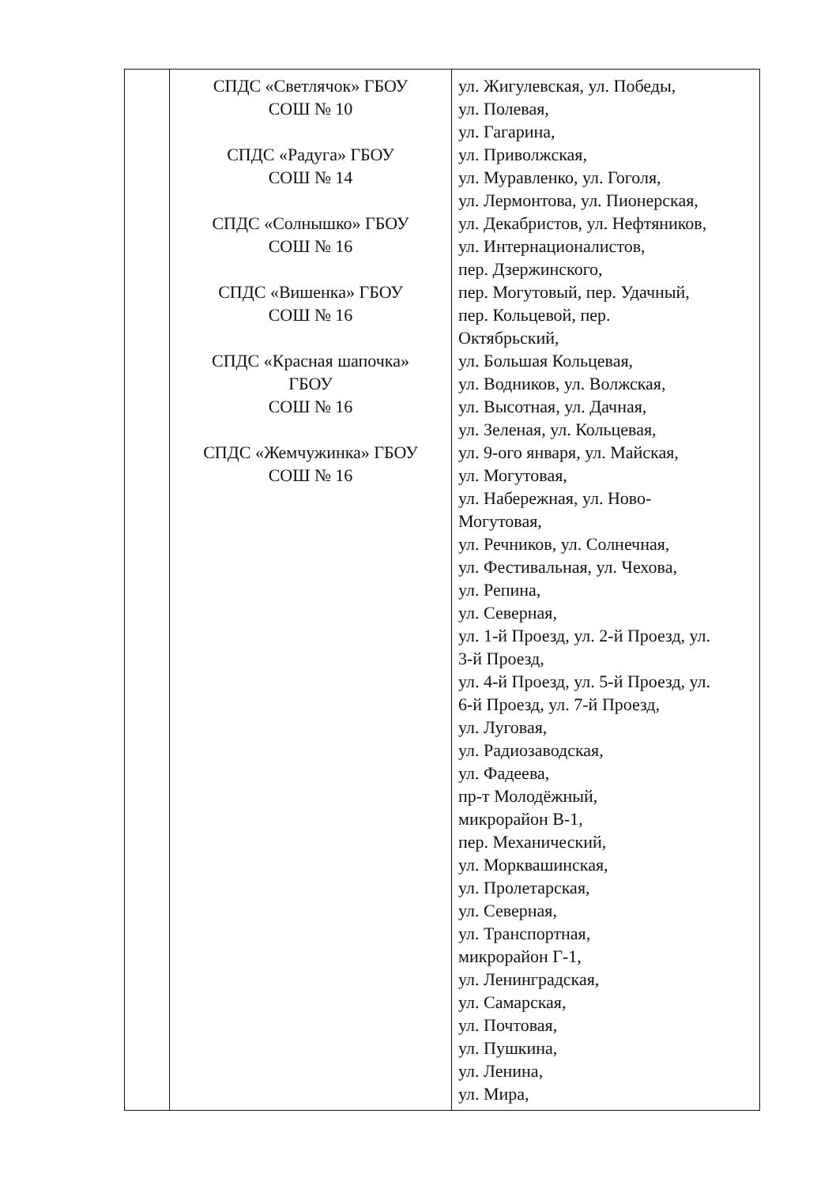| | СПДС «Светлячок» ГБОУ СОШ № 10 СПДС «Радуга» ГБОУ СОШ № 14 СПДС «Солнышко» ГБОУ СОШ № 16 СПДС «Вишенка» ГБОУ СОШ № 16 СПДС «Красная шапочка» ГБОУ СОШ № 16 СПДС «Жемчужинка» ГБОУ СОШ № 16 | ул. Жигулевская, ул. Победы, ул. Полевая, ул. Гагарина, ул. Приволжская, ул. Муравленко, ул. Гоголя, ул. Лермонтова, ул. Пионерская, ул. Декабристов, ул. Нефтяников, ул. Интернационалистов, пер. Дзержинского, пер. Могутовый, пер. Удачный, пер. Кольцевой, пер. Октябрьский, ул. Большая Кольцевая, ул. Водников, ул. Волжская, ул. Высотная, ул. Дачная, ул. Зеленая, ул. Кольцевая, ул. 9-ого января, ул. Майская, ул. Могутовая, ул. Набережная, ул. Ново- Могутовая, ул. Речников, ул. Солнечная, ул. Фестивальная, ул. Чехова, ул. Репина, ул. Северная, ул. 1-й Проезд, ул. 2-й Проезд, ул. 3-й Проезд, ул. 4-й Проезд, ул. 5-й Проезд, ул. 6-й Проезд, ул. 7-й Проезд, ул. Луговая, ул. Радиозаводская, ул. Фадеева, пр-т Молодёжный, микрорайон В-1, пер. Механический, ул. Морквашинская, ул. Пролетарская, ул. Северная, ул. Транспортная, микрорайон Г-1, ул. Ленинградская, ул. Самарская, ул. Почтовая, ул. Пушкина, ул. Ленина, ул. Мира, |